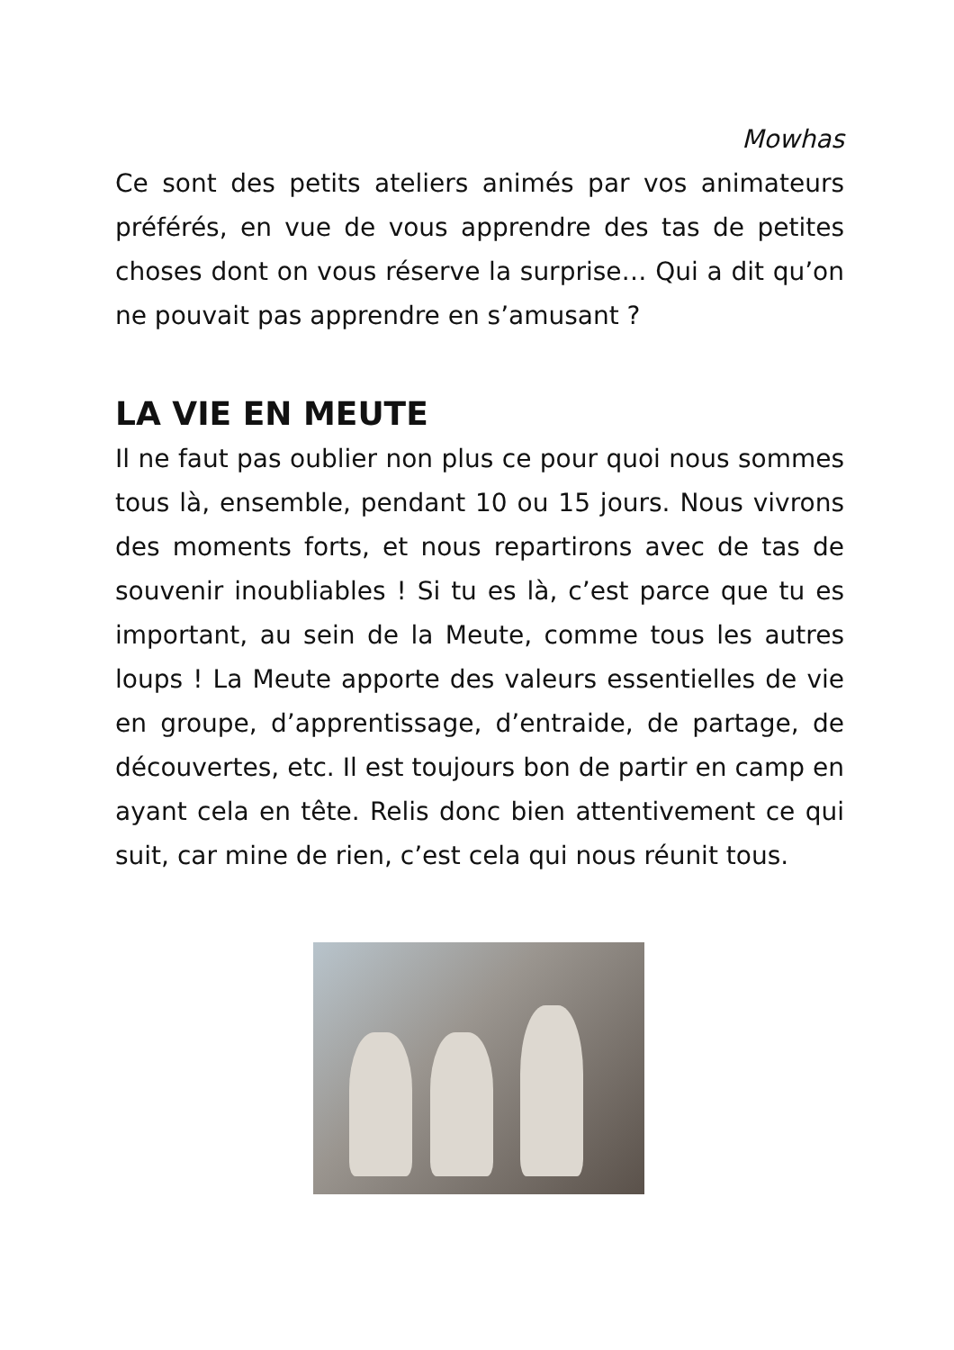Mowhas
Ce sont des petits ateliers animés par vos animateurs préférés, en vue de vous apprendre des tas de petites choses dont on vous réserve la surprise… Qui a dit qu’on ne pouvait pas apprendre en s’amusant ?
LA VIE EN MEUTE
Il ne faut pas oublier non plus ce pour quoi nous sommes tous là, ensemble, pendant 10 ou 15 jours. Nous vivrons des moments forts, et nous repartirons avec de tas de souvenir inoubliables ! Si tu es là, c’est parce que tu es important, au sein de la Meute, comme tous les autres loups ! La Meute apporte des valeurs essentielles de vie en groupe, d’apprentissage, d’entraide, de partage, de découvertes, etc. Il est toujours bon de partir en camp en ayant cela en tête. Relis donc bien attentivement ce qui suit, car mine de rien, c’est cela qui nous réunit tous.